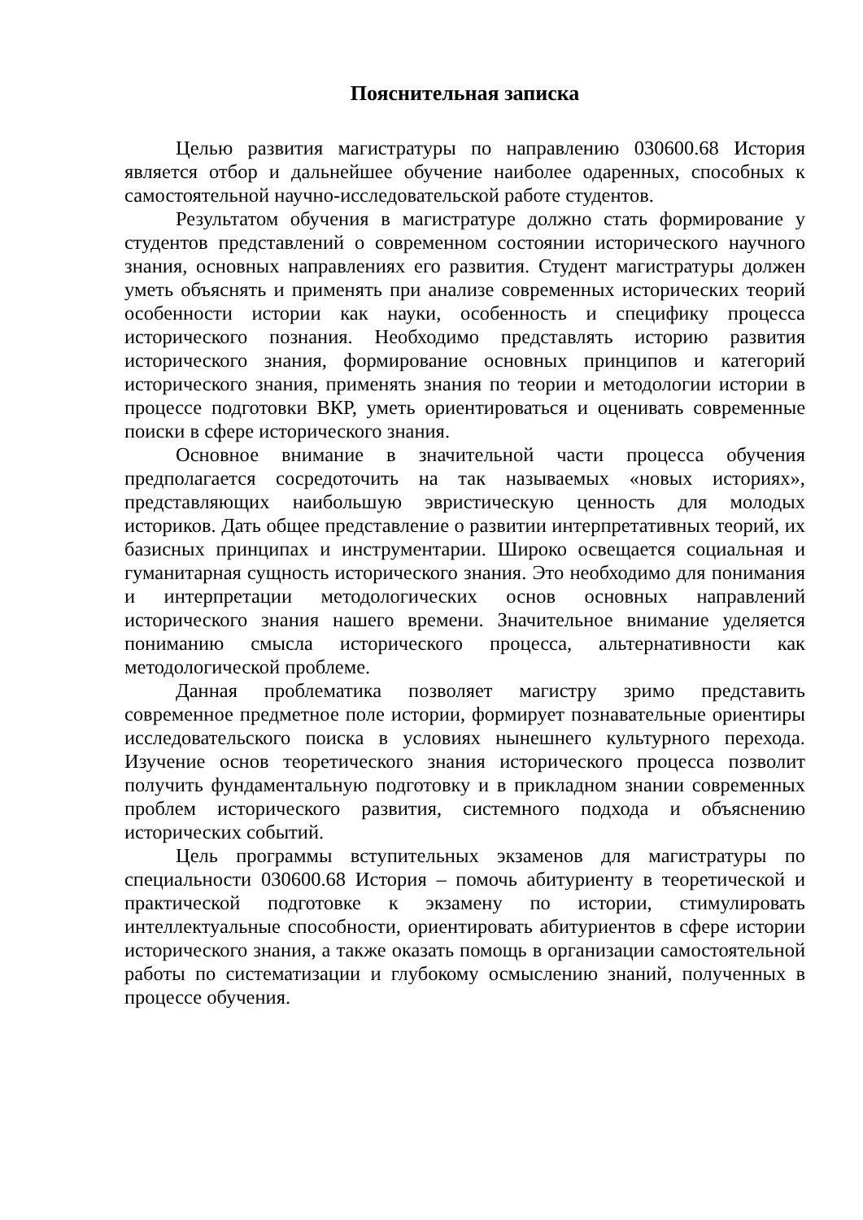Пояснительная записка
Целью развития магистратуры по направлению 030600.68 История является отбор и дальнейшее обучение наиболее одаренных, способных к самостоятельной научно-исследовательской работе студентов.
Результатом обучения в магистратуре должно стать формирование у студентов представлений о современном состоянии исторического научного знания, основных направлениях его развития. Студент магистратуры должен уметь объяснять и применять при анализе современных исторических теорий особенности истории как науки, особенность и специфику процесса исторического познания. Необходимо представлять историю развития исторического знания, формирование основных принципов и категорий исторического знания, применять знания по теории и методологии истории в процессе подготовки ВКР, уметь ориентироваться и оценивать современные поиски в сфере исторического знания.
Основное внимание в значительной части процесса обучения предполагается сосредоточить на так называемых «новых историях», представляющих наибольшую эвристическую ценность для молодых историков. Дать общее представление о развитии интерпретативных теорий, их базисных принципах и инструментарии. Широко освещается социальная и гуманитарная сущность исторического знания. Это необходимо для понимания и интерпретации методологических основ основных направлений исторического знания нашего времени. Значительное внимание уделяется пониманию смысла исторического процесса, альтернативности как методологической проблеме.
Данная проблематика позволяет магистру зримо представить современное предметное поле истории, формирует познавательные ориентиры исследовательского поиска в условиях нынешнего культурного перехода. Изучение основ теоретического знания исторического процесса позволит получить фундаментальную подготовку и в прикладном знании современных проблем исторического развития, системного подхода и объяснению исторических событий.
Цель программы вступительных экзаменов для магистратуры по специальности 030600.68 История – помочь абитуриенту в теоретической и практической подготовке к экзамену по истории, стимулировать интеллектуальные способности, ориентировать абитуриентов в сфере истории исторического знания, а также оказать помощь в организации самостоятельной работы по систематизации и глубокому осмыслению знаний, полученных в процессе обучения.